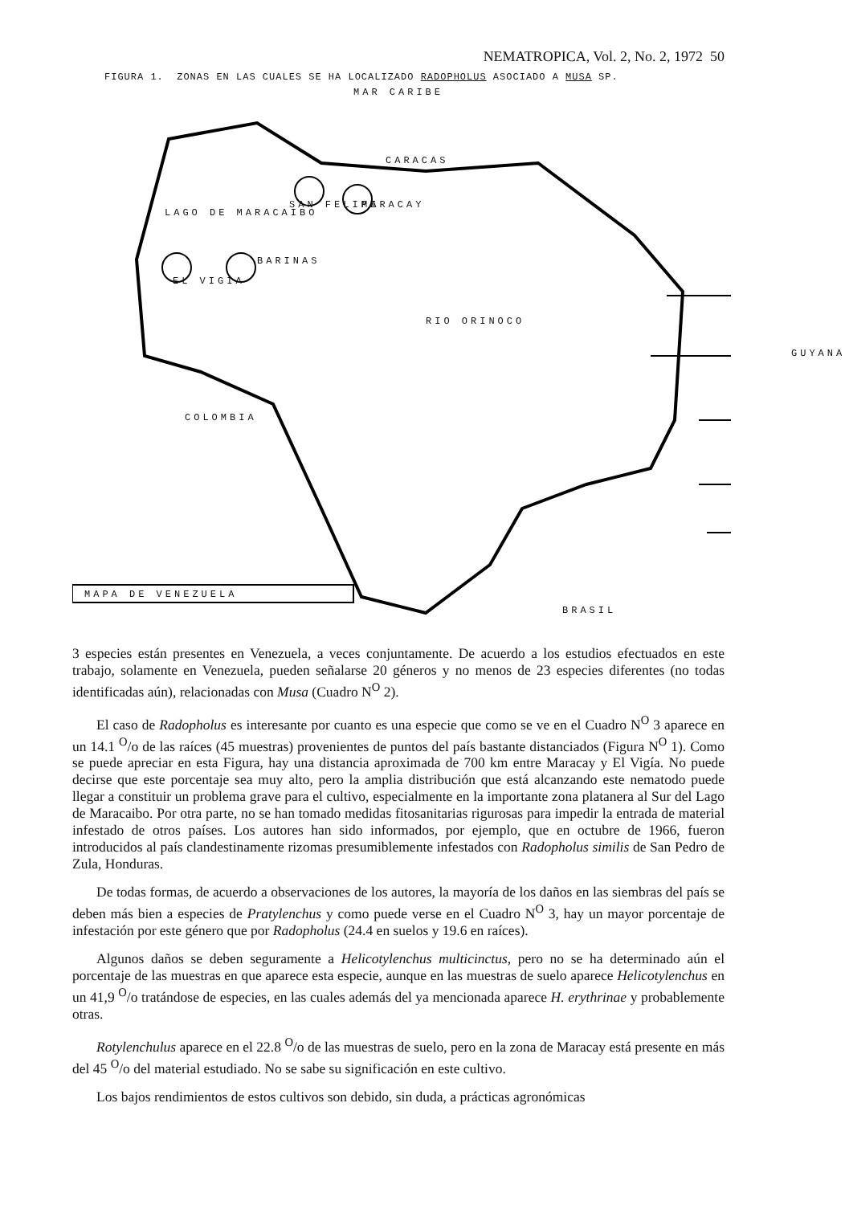NEMATROPICA, Vol. 2, No. 2, 1972 50
FIGURA 1. ZONAS EN LAS CUALES SE HA LOCALIZADO RADOPHOLUS ASOCIADO A MUSA SP.
MAR CARIBE
CARACAS
SAN FELIPE MARACAY
LAGO DE MARACAIBO
BARINAS
EL VIGIA
RIO ORINOCO
COLOMBIA
GUYANA
MAPA DE VENEZUELA
BRASIL
3 especies están presentes en Venezuela, a veces conjuntamente. De acuerdo a los estudios efectuados en este trabajo, solamente en Venezuela, pueden señalarse 20 géneros y no menos de 23 especies diferentes (no todas identificadas aún), relacionadas con Musa (Cuadro N<sup>O</sup> 2).
El caso de Radopholus es interesante por cuanto es una especie que como se ve en el Cuadro N<sup>O</sup> 3 aparece en un 14.1 <sup>O</sup>/o de las raíces (45 muestras) provenientes de puntos del país bastante distanciados (Figura N<sup>O</sup> 1). Como se puede apreciar en esta Figura, hay una distancia aproximada de 700 km entre Maracay y El Vigía. No puede decirse que este porcentaje sea muy alto, pero la amplia distribución que está alcanzando este nematodo puede llegar a constituir un problema grave para el cultivo, especialmente en la importante zona platanera al Sur del Lago de Maracaibo. Por otra parte, no se han tomado medidas fitosanitarias rigurosas para impedir la entrada de material infestado de otros países. Los autores han sido informados, por ejemplo, que en octubre de 1966, fueron introducidos al país clandestinamente rizomas presumiblemente infestados con Radopholus similis de San Pedro de Zula, Honduras.
De todas formas, de acuerdo a observaciones de los autores, la mayoría de los daños en las siembras del país se deben más bien a especies de Pratylenchus y como puede verse en el Cuadro N<sup>O</sup> 3, hay un mayor porcentaje de infestación por este género que por Radopholus (24.4 en suelos y 19.6 en raíces).
Algunos daños se deben seguramente a Helicotylenchus multicinctus, pero no se ha determinado aún el porcentaje de las muestras en que aparece esta especie, aunque en las muestras de suelo aparece Helicotylenchus en un 41,9 <sup>O</sup>/o tratándose de especies, en las cuales además del ya mencionada aparece H. erythrinae y probablemente otras.
Rotylenchulus aparece en el 22.8 <sup>O</sup>/o de las muestras de suelo, pero en la zona de Maracay está presente en más del 45 <sup>O</sup>/o del material estudiado. No se sabe su significación en este cultivo.
Los bajos rendimientos de estos cultivos son debido, sin duda, a prácticas agronómicas